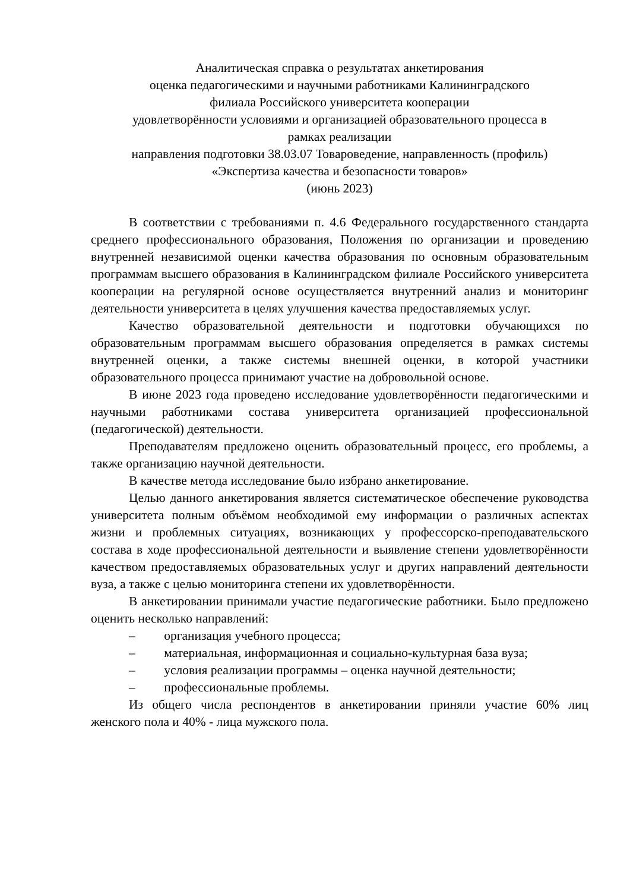Аналитическая справка о результатах анкетирования
оценка педагогическими и научными работниками Калининградского
филиала Российского университета кооперации
удовлетворённости условиями и организацией образовательного процесса в
рамках реализации
направления подготовки 38.03.07 Товароведение, направленность (профиль)
«Экспертиза качества и безопасности товаров»
(июнь 2023)
В соответствии с требованиями п. 4.6 Федерального государственного стандарта среднего профессионального образования, Положения по организации и проведению внутренней независимой оценки качества образования по основным образовательным программам высшего образования в Калининградском филиале Российского университета кооперации на регулярной основе осуществляется внутренний анализ и мониторинг деятельности университета в целях улучшения качества предоставляемых услуг.
Качество образовательной деятельности и подготовки обучающихся по образовательным программам высшего образования определяется в рамках системы внутренней оценки, а также системы внешней оценки, в которой участники образовательного процесса принимают участие на добровольной основе.
В июне 2023 года проведено исследование удовлетворённости педагогическими и научными работниками состава университета организацией профессиональной (педагогической) деятельности.
Преподавателям предложено оценить образовательный процесс, его проблемы, а также организацию научной деятельности.
В качестве метода исследование было избрано анкетирование.
Целью данного анкетирования является систематическое обеспечение руководства университета полным объёмом необходимой ему информации о различных аспектах жизни и проблемных ситуациях, возникающих у профессорско-преподавательского состава в ходе профессиональной деятельности и выявление степени удовлетворённости качеством предоставляемых образовательных услуг и других направлений деятельности вуза, а также с целью мониторинга степени их удовлетворённости.
В анкетировании принимали участие педагогические работники. Было предложено оценить несколько направлений:
– организация учебного процесса;
– материальная, информационная и социально-культурная база вуза;
– условия реализации программы – оценка научной деятельности;
– профессиональные проблемы.
Из общего числа респондентов в анкетировании приняли участие 60% лиц женского пола и 40% - лица мужского пола.